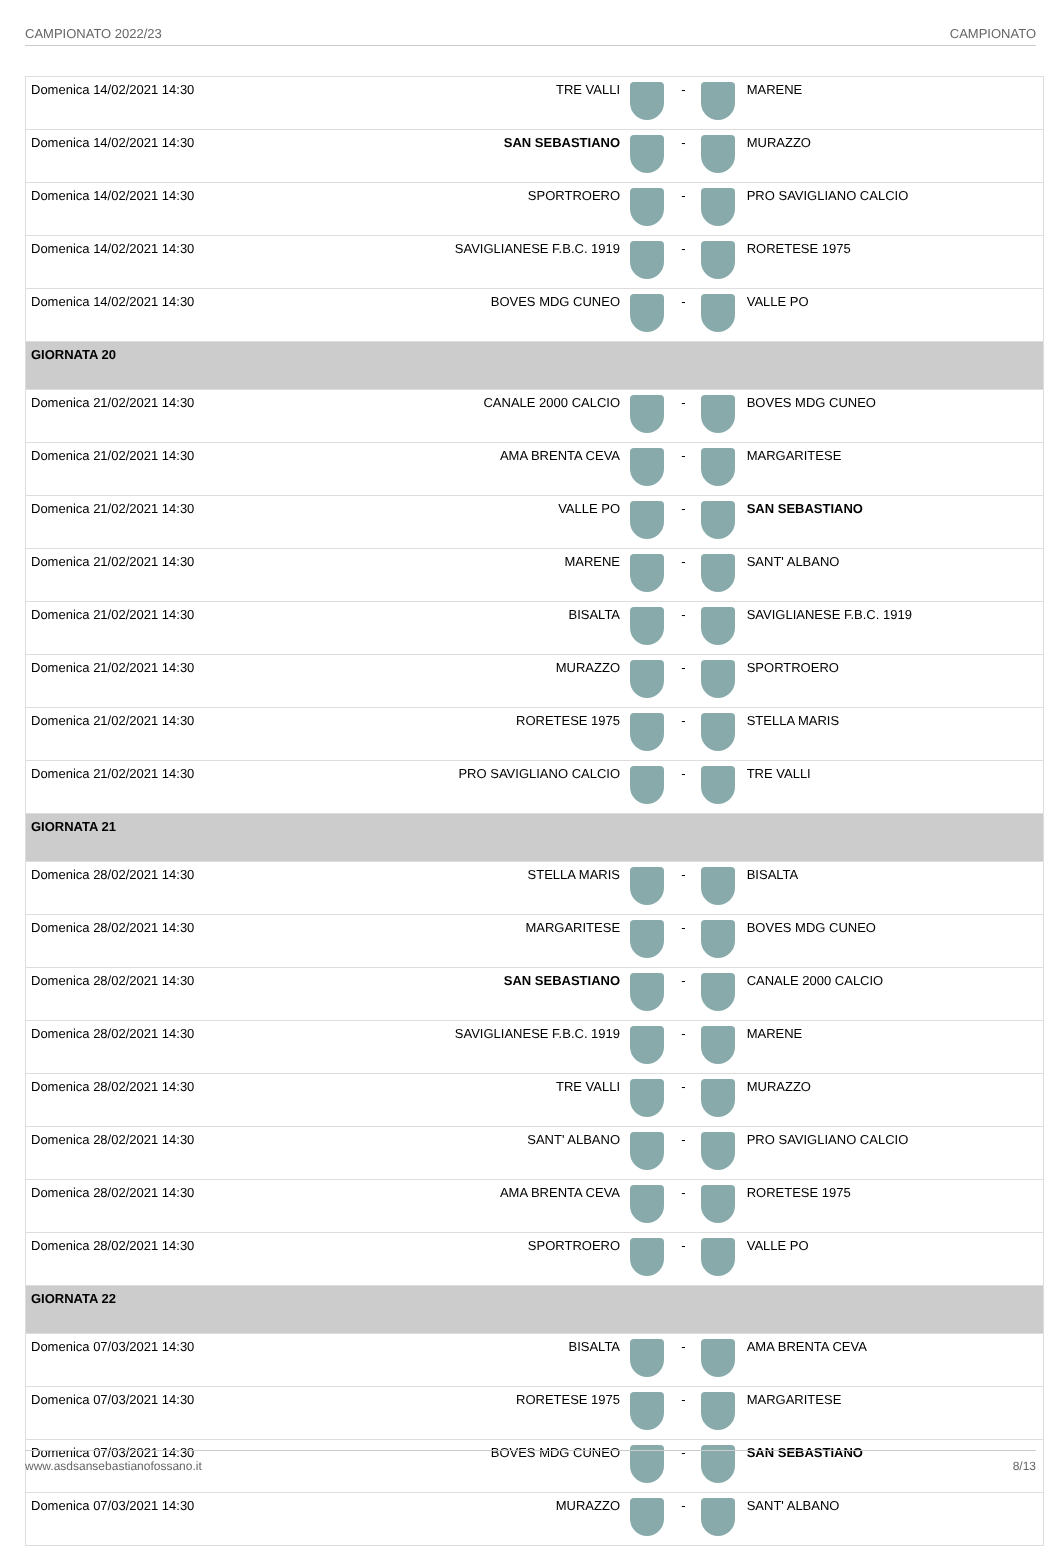CAMPIONATO 2022/23 CAMPIONATO
| Domenica 14/02/2021 14:30 | TRE VALLI | | - | | MARENE |
| Domenica 14/02/2021 14:30 | SAN SEBASTIANO | | - | | MURAZZO |
| Domenica 14/02/2021 14:30 | SPORTROERO | | - | | PRO SAVIGLIANO CALCIO |
| Domenica 14/02/2021 14:30 | SAVIGLIANESE F.B.C. 1919 | | - | | RORETESE 1975 |
| Domenica 14/02/2021 14:30 | BOVES MDG CUNEO | | - | | VALLE PO |
| GIORNATA 20 | | | | | |
| Domenica 21/02/2021 14:30 | CANALE 2000 CALCIO | | - | | BOVES MDG CUNEO |
| Domenica 21/02/2021 14:30 | AMA BRENTA CEVA | | - | | MARGARITESE |
| Domenica 21/02/2021 14:30 | VALLE PO | | - | | SAN SEBASTIANO |
| Domenica 21/02/2021 14:30 | MARENE | | - | | SANT' ALBANO |
| Domenica 21/02/2021 14:30 | BISALTA | | - | | SAVIGLIANESE F.B.C. 1919 |
| Domenica 21/02/2021 14:30 | MURAZZO | | - | | SPORTROERO |
| Domenica 21/02/2021 14:30 | RORETESE 1975 | | - | | STELLA MARIS |
| Domenica 21/02/2021 14:30 | PRO SAVIGLIANO CALCIO | | - | | TRE VALLI |
| GIORNATA 21 | | | | | |
| Domenica 28/02/2021 14:30 | STELLA MARIS | | - | | BISALTA |
| Domenica 28/02/2021 14:30 | MARGARITESE | | - | | BOVES MDG CUNEO |
| Domenica 28/02/2021 14:30 | SAN SEBASTIANO | | - | | CANALE 2000 CALCIO |
| Domenica 28/02/2021 14:30 | SAVIGLIANESE F.B.C. 1919 | | - | | MARENE |
| Domenica 28/02/2021 14:30 | TRE VALLI | | - | | MURAZZO |
| Domenica 28/02/2021 14:30 | SANT' ALBANO | | - | | PRO SAVIGLIANO CALCIO |
| Domenica 28/02/2021 14:30 | AMA BRENTA CEVA | | - | | RORETESE 1975 |
| Domenica 28/02/2021 14:30 | SPORTROERO | | - | | VALLE PO |
| GIORNATA 22 | | | | | |
| Domenica 07/03/2021 14:30 | BISALTA | | - | | AMA BRENTA CEVA |
| Domenica 07/03/2021 14:30 | RORETESE 1975 | | - | | MARGARITESE |
| Domenica 07/03/2021 14:30 | BOVES MDG CUNEO | | - | | SAN SEBASTIANO |
| Domenica 07/03/2021 14:30 | MURAZZO | | - | | SANT' ALBANO |
www.asdsansebastianofossano.it 8/13